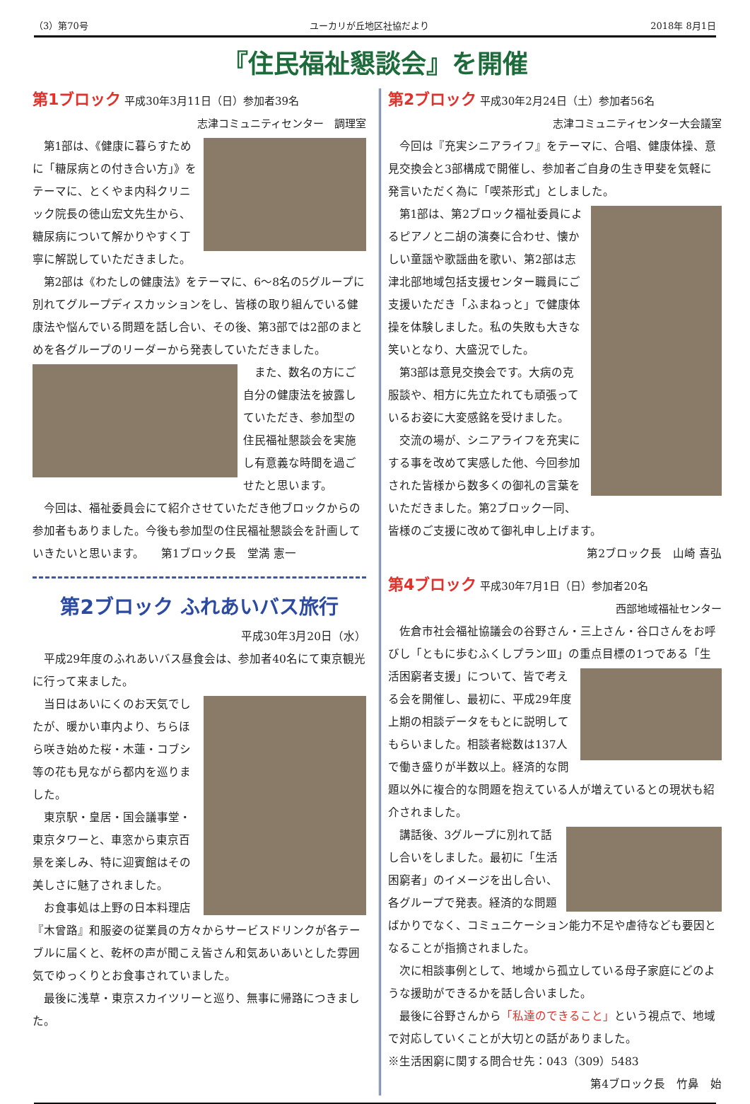（3）第70号 ユーカリが丘地区社協だより 2018年 8月1日
『住民福祉懇談会』を開催
第1ブロック
平成30年3月11日（日）参加者39名
志津コミュニティセンター　調理室
第1部は、《健康に暮らすために「糖尿病との付き合い方」》をテーマに、とくやま内科クリニック院長の徳山宏文先生から、糖尿病について解かりやすく丁寧に解説していただきました。
第2部は《わたしの健康法》をテーマに、6～8名の5グループに別れてグループディスカッションをし、皆様の取り組んでいる健康法や悩んでいる問題を話し合い、その後、第3部では2部のまとめを各グループのリーダーから発表していただきました。
また、数名の方にご自分の健康法を披露していただき、参加型の住民福祉懇談会を実施し有意義な時間を過ごせたと思います。
今回は、福祉委員会にて紹介させていただき他ブロックからの参加者もありました。今後も参加型の住民福祉懇談会を計画していきたいと思います。　　第1ブロック長　堂満 憲一
第2ブロック ふれあいバス旅行
平成30年3月20日（水）
平成29年度のふれあいバス昼食会は、参加者40名にて東京観光に行って来ました。
当日はあいにくのお天気でしたが、暖かい車内より、ちらほら咲き始めた桜・木蓮・コブシ等の花も見ながら都内を巡りました。
東京駅・皇居・国会議事堂・東京タワーと、車窓から東京百景を楽しみ、特に迎賓館はその美しさに魅了されました。
お食事処は上野の日本料理店『木曾路』和服姿の従業員の方々からサービスドリンクが各テーブルに届くと、乾杯の声が聞こえ皆さん和気あいあいとした雰囲気でゆっくりとお食事されていました。
最後に浅草・東京スカイツリーと巡り、無事に帰路につきました。
第2ブロック
平成30年2月24日（土）参加者56名
志津コミュニティセンター大会議室
今回は『充実シニアライフ』をテーマに、合唱、健康体操、意見交換会と3部構成で開催し、参加者ご自身の生き甲斐を気軽に発言いただく為に「喫茶形式」としました。
第1部は、第2ブロック福祉委員によるピアノと二胡の演奏に合わせ、懐かしい童謡や歌謡曲を歌い、第2部は志津北部地域包括支援センター職員にご支援いただき「ふまねっと」で健康体操を体験しました。私の失敗も大きな笑いとなり、大盛況でした。
第3部は意見交換会です。大病の克服談や、相方に先立たれても頑張っているお姿に大変感銘を受けました。
交流の場が、シニアライフを充実にする事を改めて実感した他、今回参加された皆様から数多くの御礼の言葉をいただきました。第2ブロック一同、皆様のご支援に改めて御礼申し上げます。
第2ブロック長　山崎 喜弘
第4ブロック
平成30年7月1日（日）参加者20名
西部地域福祉センター
佐倉市社会福祉協議会の谷野さん・三上さん・谷口さんをお呼びし「ともに歩むふくしプランⅢ」の重点目標の1つである「生活困窮者支援」について、 皆で考える会を開催し、最初に、平成29年度上期の相談データをもとに説明してもらいました。相談者総数は137人で働き盛りが半数以上。経済的な問題以外に複合的な問題を抱えている人が増えているとの現状も紹介されました。
講話後、3グループに別れて話し合いをしました。最初に「生活困窮者」のイメージを出し合い、各グループで発表。経済的な問題ばかりでなく、コミュニケーション能力不足や虐待なども要因となることが指摘されました。
次に相談事例として、地域から孤立している母子家庭にどのような援助ができるかを話し合いました。
最後に谷野さんから「私達のできること」という視点で、地域で対応していくことが大切との話がありました。
※生活困窮に関する問合せ先：043（309）5483
第4ブロック長　竹鼻　始